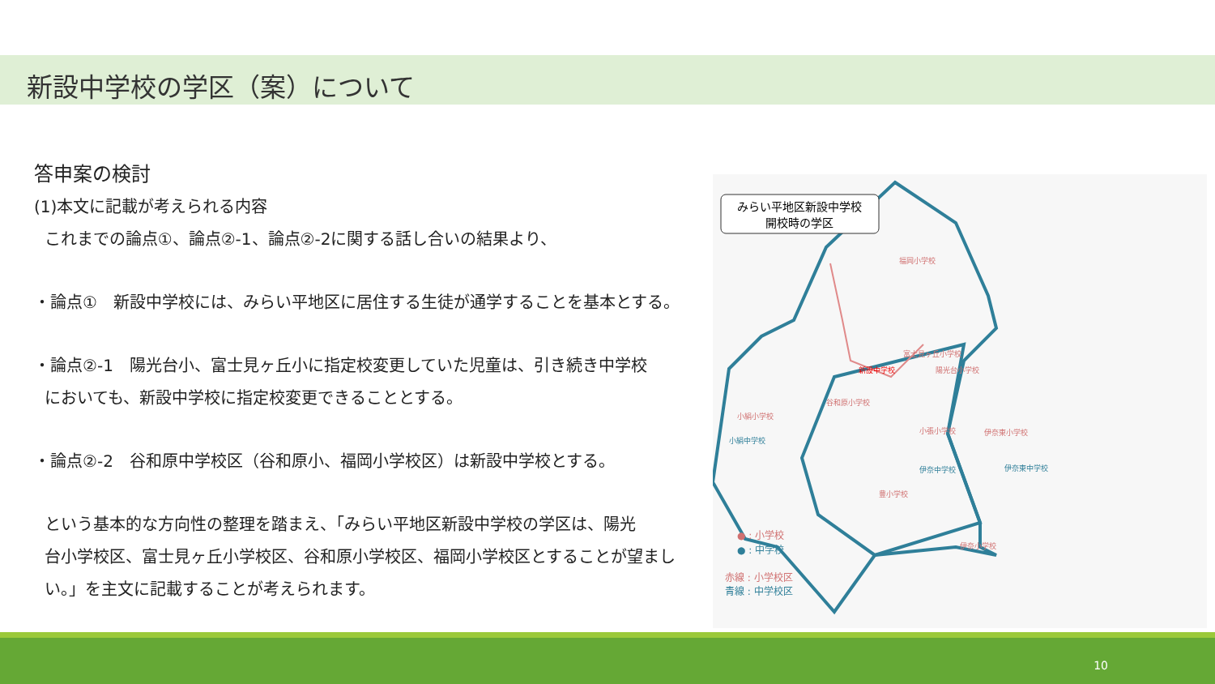新設中学校の学区（案）について
答申案の検討
(1)本文に記載が考えられる内容
これまでの論点①、論点②-1、論点②-2に関する話し合いの結果より、
・論点①　新設中学校には、みらい平地区に居住する生徒が通学することを基本とする。
・論点②-1　陽光台小、富士見ヶ丘小に指定校変更していた児童は、引き続き中学校
においても、新設中学校に指定校変更できることとする。
・論点②-2　谷和原中学校区（谷和原小、福岡小学校区）は新設中学校とする。
という基本的な方向性の整理を踏まえ、「みらい平地区新設中学校の学区は、陽光
台小学校区、富士見ヶ丘小学校区、谷和原小学校区、福岡小学校区とすることが望まし
い。」を主文に記載することが考えられます。
みらい平地区新設中学校
開校時の学区
福岡小学校
富士見ヶ丘小学校
新設中学校
陽光台小学校
谷和原小学校
小絹小学校
小絹中学校
小張小学校
伊奈東小学校
伊奈中学校
伊奈東中学校
豊小学校
伊奈小学校
● : 小学校
● : 中学校
赤線 : 小学校区
青線 : 中学校区
10